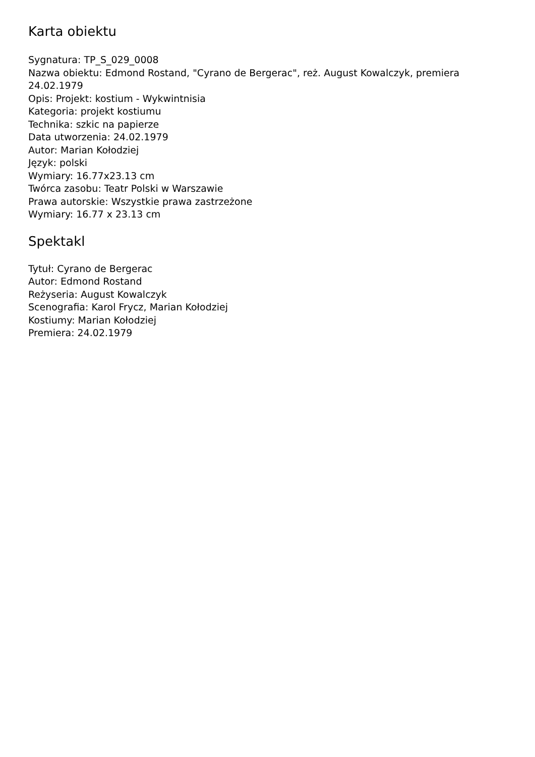Karta obiektu
Sygnatura: TP_S_029_0008
Nazwa obiektu: Edmond Rostand, "Cyrano de Bergerac", reż. August Kowalczyk, premiera 24.02.1979
Opis: Projekt: kostium - Wykwintnisia
Kategoria: projekt kostiumu
Technika: szkic na papierze
Data utworzenia: 24.02.1979
Autor: Marian Kołodziej
Język: polski
Wymiary: 16.77x23.13 cm
Twórca zasobu: Teatr Polski w Warszawie
Prawa autorskie: Wszystkie prawa zastrzeżone
Wymiary: 16.77 x 23.13 cm
Spektakl
Tytuł: Cyrano de Bergerac
Autor: Edmond Rostand
Reżyseria: August Kowalczyk
Scenografia: Karol Frycz, Marian Kołodziej
Kostiumy: Marian Kołodziej
Premiera: 24.02.1979